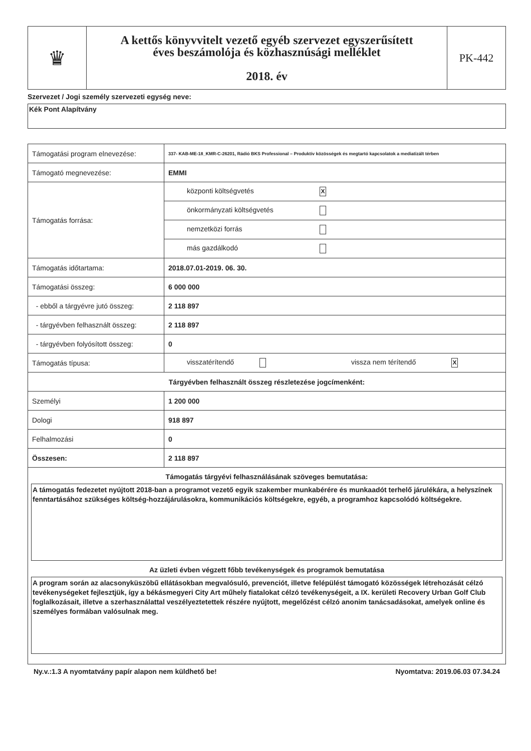| ♛ | A kettős könyvvitelt vezető egyéb szervezet egyszerűsített éves beszámolója és közhasznúsági melléklet 2018. év | PK-442 |
Szervezet / Jogi személy szervezeti egység neve:
Kék Pont Alapítvány
| Támogatási program elnevezése: | 337- KAB-ME-18_KMR-C-26201, Rádió BKS Professional – Produktív közösségek és megtartó kapcsolatok a mediatizált térben |
| Támogató megnevezése: | EMMI |
| Támogatás forrása: | központi költségvetés X |
| | önkormányzati költségvetés |
| | nemzetközi forrás |
| | más gazdálkodó |
| Támogatás időtartama: | 2018.07.01-2019. 06. 30. |
| Támogatási összeg: | 6 000 000 |
| - ebből a tárgyévre jutó összeg: | 2 118 897 |
| - tárgyévben felhasznált összeg: | 2 118 897 |
| - tárgyévben folyósított összeg: | 0 |
| Támogatás típusa: | visszatérítendő vissza nem térítendő X |
| Tárgyévben felhasznált összeg részletezése jogcímenként: | |
| Személyi | 1 200 000 |
| Dologi | 918 897 |
| Felhalmozási | 0 |
| Összesen: | 2 118 897 |
| Támogatás tárgyévi felhasználásának szöveges bemutatása: A támogatás fedezetet nyújtott 2018-ban a programot vezető egyik szakember munkabérére és munkaadót terhelő járulékára, a helyszínek fenntartásához szükséges költség-hozzájárulásokra, kommunikációs költségekre, egyéb, a programhoz kapcsolódó költségekre. Az üzleti évben végzett főbb tevékenységek és programok bemutatása A program során az alacsonyküszöbű ellátásokban megvalósuló, prevenciót, illetve felépülést támogató közösségek létrehozását célzó tevékenységeket fejlesztjük, így a békásmegyeri City Art műhely fiatalokat célzó tevékenységeit, a IX. kerületi Recovery Urban Golf Club foglalkozásait, illetve a szerhasználattal veszélyeztetettek részére nyújtott, megelőzést célzó anonim tanácsadásokat, amelyek online és személyes formában valósulnak meg. | |
Ny.v.:1.3 A nyomtatvány papír alapon nem küldhető be! Nyomtatva: 2019.06.03 07.34.24